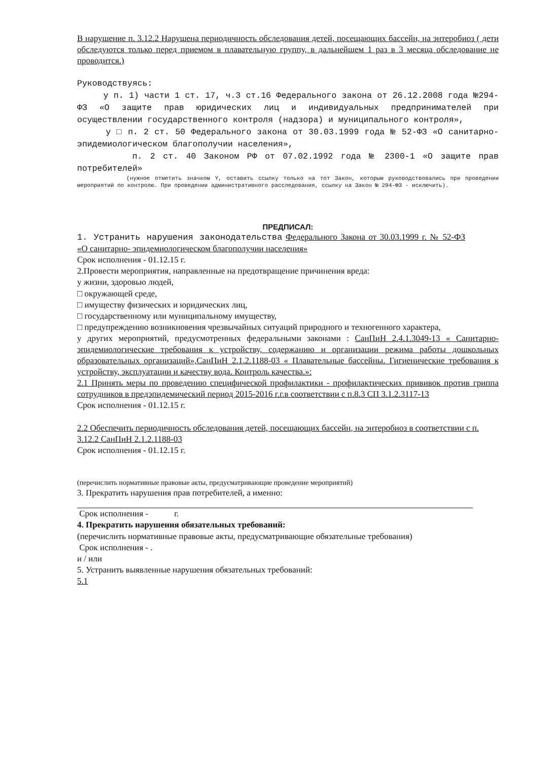В нарушение п. 3.12.2 Нарушена периодичность обследования детей, посещающих бассейн, на энтеробиоз ( дети обследуются только перед приемом в плавательную группу, в дальнейшем 1 раз в 3 месяца обследование не проводится.)
Руководствуясь:
у п. 1) части 1 ст. 17, ч.3 ст.16 Федерального закона от 26.12.2008 года №294-ФЗ «О защите прав юридических лиц и индивидуальных предпринимателей при осуществлении государственного контроля (надзора) и муниципального контроля»,
у □ п. 2 ст. 50 Федерального закона от 30.03.1999 года № 52-ФЗ «О санитарно-эпидемиологическом благополучии населения»,
п. 2 ст. 40 Законом РФ от 07.02.1992 года № 2300-1 «О защите прав потребителей»
(нужное отметить значком Y, оставить ссылку только на тот Закон, которым руководствовались при проведении мероприятий по контролю. При проведении административного расследования, ссылку на Закон № 294-ФЗ - исключить).
ПРЕДПИСАЛ:
1. Устранить нарушения законодательства Федерального Закона от 30.03.1999 г. № 52-ФЗ «О санитарно- эпидемиологическом благополучии населения»
Срок исполнения - 01.12.15 г.
2.Провести мероприятия, направленные на предотвращение причинения вреда:
у жизни, здоровью людей,
□ окружающей среде,
□ имуществу физических и юридических лиц,
□ государственному или муниципальному имуществу,
□ предупреждению возникновения чрезвычайных ситуаций природного и техногенного характера,
у других мероприятий, предусмотренных федеральными законами : СанПиН 2.4.1.3049-13 « Санитарно- эпидемиологические требования к устройству, содержанию и организации режима работы дошкольных образовательных организаций»,СанПиН 2.1.2.1188-03 « Плавательные бассейны. Гигиенические требования к устройству, эксплуатации и качеству вода. Контроль качества.»:
2.1 Принять меры по проведению специфической профилактики - профилактических прививок против гриппа сотрудников в предэпидемический период 2015-2016 г.г.в соответствии с п.8.3 СП 3.1.2.3117-13
Срок исполнения - 01.12.15 г.
2.2 Обеспечить периодичность обследования детей, посещающих бассейн, на энтеробиоз в соответствии с п. 3.12.2 СанПиН 2.1.2.1188-03
Срок исполнения - 01.12.15 г.
(перечислить нормативные правовые акты, предусматривающие проведение мероприятий)
3. Прекратить нарушения прав потребителей, а именно:
Срок исполнения - г.
4. Прекратить нарушения обязательных требований:
(перечислить нормативные правовые акты, предусматривающие обязательные требования)
Срок исполнения - .
и / или
5. Устранить выявленные нарушения обязательных требований:
5.1